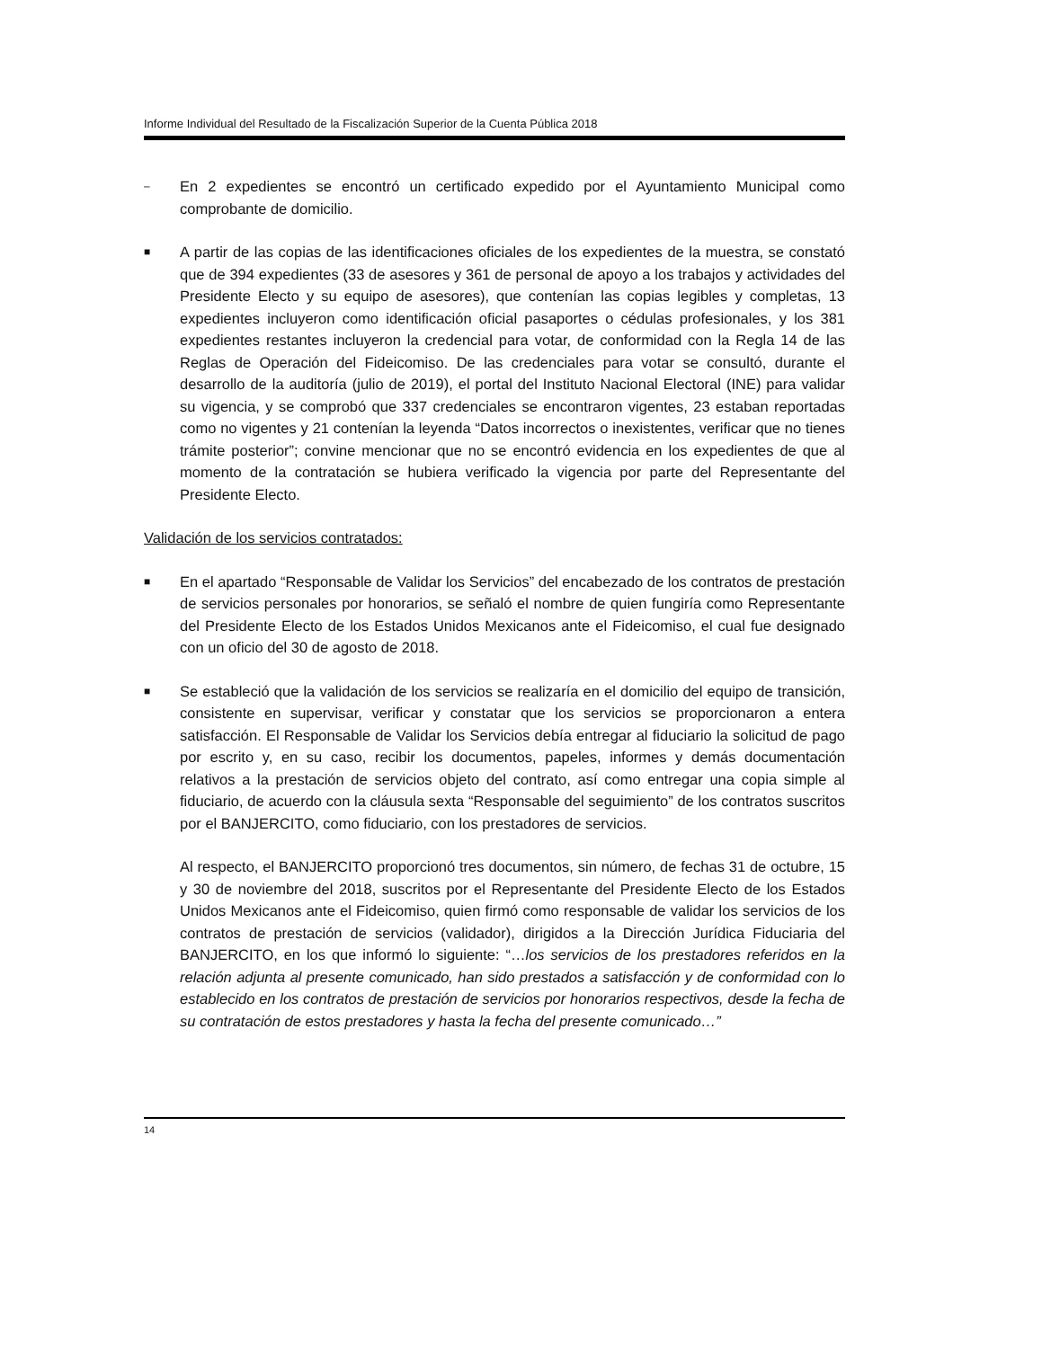Informe Individual del Resultado de la Fiscalización Superior de la Cuenta Pública 2018
–
En 2 expedientes se encontró un certificado expedido por el Ayuntamiento Municipal como comprobante de domicilio.
■
A partir de las copias de las identificaciones oficiales de los expedientes de la muestra, se constató que de 394 expedientes (33 de asesores y 361 de personal de apoyo a los trabajos y actividades del Presidente Electo y su equipo de asesores), que contenían las copias legibles y completas, 13 expedientes incluyeron como identificación oficial pasaportes o cédulas profesionales, y los 381 expedientes restantes incluyeron la credencial para votar, de conformidad con la Regla 14 de las Reglas de Operación del Fideicomiso. De las credenciales para votar se consultó, durante el desarrollo de la auditoría (julio de 2019), el portal del Instituto Nacional Electoral (INE) para validar su vigencia, y se comprobó que 337 credenciales se encontraron vigentes, 23 estaban reportadas como no vigentes y 21 contenían la leyenda “Datos incorrectos o inexistentes, verificar que no tienes trámite posterior”; convine mencionar que no se encontró evidencia en los expedientes de que al momento de la contratación se hubiera verificado la vigencia por parte del Representante del Presidente Electo.
Validación de los servicios contratados:
■
En el apartado “Responsable de Validar los Servicios” del encabezado de los contratos de prestación de servicios personales por honorarios, se señaló el nombre de quien fungiría como Representante del Presidente Electo de los Estados Unidos Mexicanos ante el Fideicomiso, el cual fue designado con un oficio del 30 de agosto de 2018.
■
Se estableció que la validación de los servicios se realizaría en el domicilio del equipo de transición, consistente en supervisar, verificar y constatar que los servicios se proporcionaron a entera satisfacción. El Responsable de Validar los Servicios debía entregar al fiduciario la solicitud de pago por escrito y, en su caso, recibir los documentos, papeles, informes y demás documentación relativos a la prestación de servicios objeto del contrato, así como entregar una copia simple al fiduciario, de acuerdo con la cláusula sexta “Responsable del seguimiento” de los contratos suscritos por el BANJERCITO, como fiduciario, con los prestadores de servicios.
Al respecto, el BANJERCITO proporcionó tres documentos, sin número, de fechas 31 de octubre, 15 y 30 de noviembre del 2018, suscritos por el Representante del Presidente Electo de los Estados Unidos Mexicanos ante el Fideicomiso, quien firmó como responsable de validar los servicios de los contratos de prestación de servicios (validador), dirigidos a la Dirección Jurídica Fiduciaria del BANJERCITO, en los que informó lo siguiente: “…los servicios de los prestadores referidos en la relación adjunta al presente comunicado, han sido prestados a satisfacción y de conformidad con lo establecido en los contratos de prestación de servicios por honorarios respectivos, desde la fecha de su contratación de estos prestadores y hasta la fecha del presente comunicado…”
14